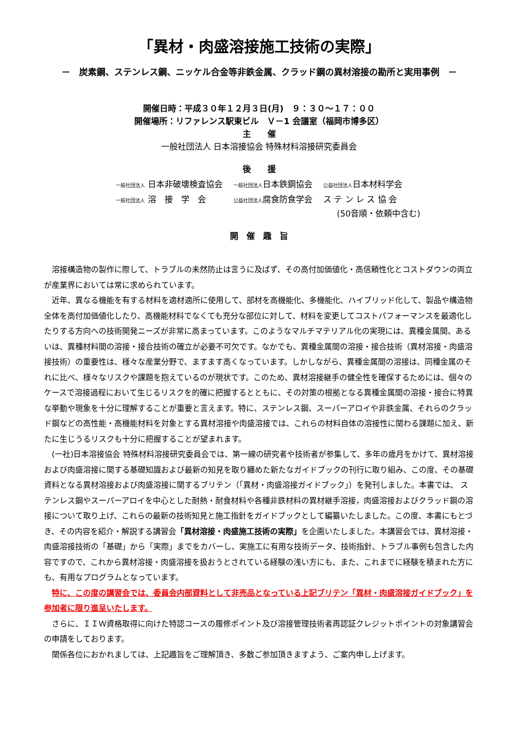「異材・肉盛溶接施工技術の実際」
－　炭素鋼、ステンレス鋼、ニッケル合金等非鉄金属、クラッド鋼の異材溶接の勘所と実用事例　－
開催日時：平成３０年１２月３日(月)　９：３０～１７：００
開催場所：リファレンス駅東ビル　Ｖ－1 会議室（福岡市博多区）
主　　催
一般社団法人 日本溶接協会 特殊材料溶接研究委員会
後　　援
| 一般社団法人 日本非破壊検査協会 | 一般社団法人 日本鉄鋼協会 | 公益社団法人 日本材料学会 |
| 一般社団法人 溶 接 学 会 | 公益社団法人 腐食防食学会 | ス テ ン レ ス 協 会 |
(50音順・依頼中含む)
開　催　趣　旨
溶接構造物の製作に際して、トラブルの未然防止は言うに及ばず、その高付加価値化・高信頼性化とコストダウンの両立が産業界においては常に求められています。
近年、異なる機能を有する材料を適材適所に使用して、部材を高機能化、多機能化、ハイブリッド化して、製品や構造物全体を高付加価値化したり、高機能材料でなくても充分な部位に対して、材料を変更してコストパフォーマンスを最適化したりする方向への技術開発ニーズが非常に高まっています。このようなマルチマテリアル化の実現には、異種金属間、あるいは、異種材料間の溶接・接合技術の確立が必要不可欠です。なかでも、異種金属間の溶接・接合技術（異材溶接・肉盛溶接技術）の重要性は、様々な産業分野で、ますます高くなっています。しかしながら、異種金属間の溶接は、同種金属のそれに比べ、様々なリスクや課題を抱えているのが現状です。このため、異材溶接継手の健全性を確保するためには、個々のケースで溶接過程において生じるリスクを的確に把握するとともに、その対策の根拠となる異種金属間の溶接・接合に特異な挙動や現象を十分に理解することが重要と言えます。特に、ステンレス鋼、スーパーアロイや非鉄金属、それらのクラッド鋼などの高性能・高機能材料を対象とする異材溶接や肉盛溶接では、これらの材料自体の溶接性に関わる課題に加え、新たに生じうるリスクも十分に把握することが望まれます。
(一社)日本溶接協会 特殊材料溶接研究委員会では、第一線の研究者や技術者が参集して、多年の歳月をかけて、異材溶接および肉盛溶接に関する基礎知識および最新の知見を取り纏めた新たなガイドブックの刊行に取り組み、この度、その基礎資料となる異材溶接および肉盛溶接に関するブリテン（「異材・肉盛溶接ガイドブック」）を発刊しました。本書では、 ステンレス鋼やスーパーアロイを中心とした耐熱・耐食材料や各種非鉄材料の異材継手溶接，肉盛溶接およびクラッド鋼の溶接について取り上げ、これらの最新の技術知見と施工指針をガイドブックとして編纂いたしました。この度、本書にもとづき、その内容を紹介・解説する講習会「異材溶接・肉盛施工技術の実際」を企画いたしました。本講習会では、異材溶接・肉盛溶接技術の「基礎」から「実際」までをカバーし、実施工に有用な技術データ、技術指針、トラブル事例も包含した内容ですので、これから異材溶接・肉盛溶接を扱おうとされている経験の浅い方にも、また、これまでに経験を積まれた方にも、有用なプログラムとなっています。
特に、この度の講習会では、委員会内部資料として非売品となっている上記ブリテン「異材・肉盛溶接ガイドブック」を参加者に限り進呈いたします。
さらに、ＩＩＷ資格取得に向けた特認コースの履修ポイント及び溶接管理技術者再認証クレジットポイントの対象講習会の申請をしております。
関係各位におかれましては、上記趣旨をご理解頂き、多数ご参加頂きますよう、ご案内申し上げます。